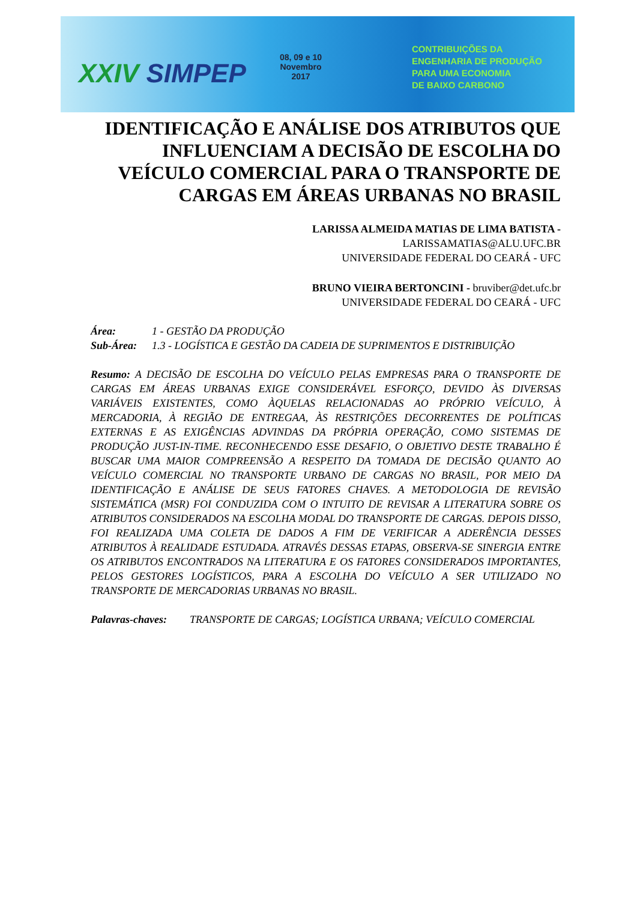XXIV SIMPEP
08, 09 e 10
Novembro
2017
CONTRIBUIÇÕES DA
ENGENHARIA DE PRODUÇÃO
PARA UMA ECONOMIA
DE BAIXO CARBONO
IDENTIFICAÇÃO E ANÁLISE DOS ATRIBUTOS QUE INFLUENCIAM A DECISÃO DE ESCOLHA DO VEÍCULO COMERCIAL PARA O TRANSPORTE DE CARGAS EM ÁREAS URBANAS NO BRASIL
LARISSA ALMEIDA MATIAS DE LIMA BATISTA -
LARISSAMATIAS@ALU.UFC.BR
UNIVERSIDADE FEDERAL DO CEARÁ - UFC
BRUNO VIEIRA BERTONCINI - bruviber@det.ufc.br
UNIVERSIDADE FEDERAL DO CEARÁ - UFC
Área: 1 - GESTÃO DA PRODUÇÃO
Sub-Área: 1.3 - LOGÍSTICA E GESTÃO DA CADEIA DE SUPRIMENTOS E DISTRIBUIÇÃO
Resumo: A DECISÃO DE ESCOLHA DO VEÍCULO PELAS EMPRESAS PARA O TRANSPORTE DE CARGAS EM ÁREAS URBANAS EXIGE CONSIDERÁVEL ESFORÇO, DEVIDO ÀS DIVERSAS VARIÁVEIS EXISTENTES, COMO ÀQUELAS RELACIONADAS AO PRÓPRIO VEÍCULO, À MERCADORIA, À REGIÃO DE ENTREGAA, ÀS RESTRIÇÕES DECORRENTES DE POLÍTICAS EXTERNAS E AS EXIGÊNCIAS ADVINDAS DA PRÓPRIA OPERAÇÃO, COMO SISTEMAS DE PRODUÇÃO JUST-IN-TIME. RECONHECENDO ESSE DESAFIO, O OBJETIVO DESTE TRABALHO É BUSCAR UMA MAIOR COMPREENSÃO A RESPEITO DA TOMADA DE DECISÃO QUANTO AO VEÍCULO COMERCIAL NO TRANSPORTE URBANO DE CARGAS NO BRASIL, POR MEIO DA IDENTIFICAÇÃO E ANÁLISE DE SEUS FATORES CHAVES. A METODOLOGIA DE REVISÃO SISTEMÁTICA (MSR) FOI CONDUZIDA COM O INTUITO DE REVISAR A LITERATURA SOBRE OS ATRIBUTOS CONSIDERADOS NA ESCOLHA MODAL DO TRANSPORTE DE CARGAS. DEPOIS DISSO, FOI REALIZADA UMA COLETA DE DADOS A FIM DE VERIFICAR A ADERÊNCIA DESSES ATRIBUTOS À REALIDADE ESTUDADA. ATRAVÉS DESSAS ETAPAS, OBSERVA-SE SINERGIA ENTRE OS ATRIBUTOS ENCONTRADOS NA LITERATURA E OS FATORES CONSIDERADOS IMPORTANTES, PELOS GESTORES LOGÍSTICOS, PARA A ESCOLHA DO VEÍCULO A SER UTILIZADO NO TRANSPORTE DE MERCADORIAS URBANAS NO BRASIL.
Palavras-chaves:
TRANSPORTE DE CARGAS; LOGÍSTICA URBANA; VEÍCULO COMERCIAL